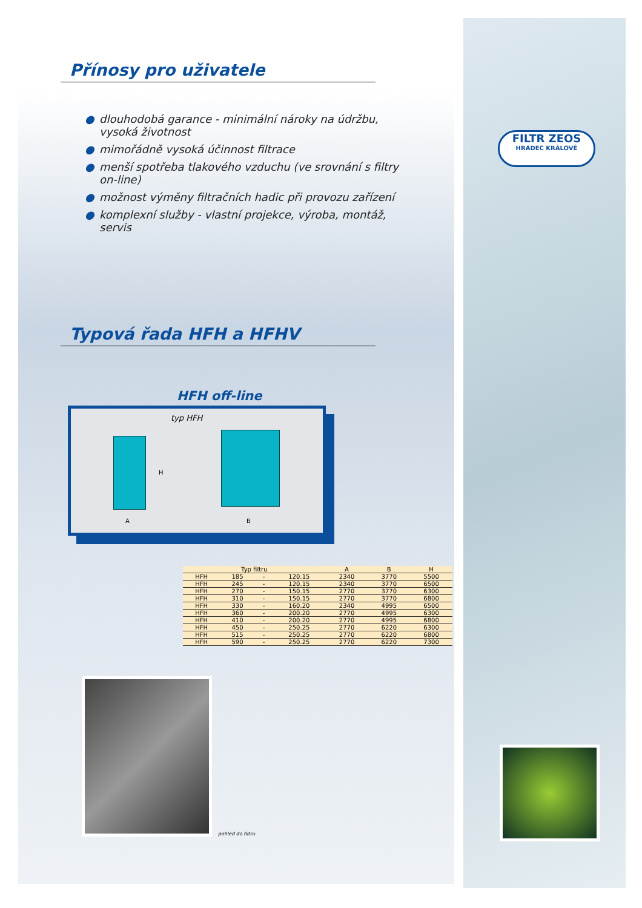FILTR ZEOS
HRADEC KRÁLOVÉ
Přínosy pro uživatele
● dlouhodobá garance - minimální nároky na údržbu, vysoká životnost
● mimořádně vysoká účinnost filtrace
● menší spotřeba tlakového vzduchu (ve srovnání s filtry on-line)
● možnost výměny filtračních hadic při provozu zařízení
● komplexní služby - vlastní projekce, výroba, montáž, servis
Typová řada HFH a HFHV
HFH off-line
typ HFH
A B
H
| Typ filtru | | | | A | B | H |
| --- | --- | --- | --- | --- | --- | --- |
| HFH | 185 | - | 120.15 | 2340 | 3770 | 5500 |
| HFH | 245 | - | 120.15 | 2340 | 3770 | 6500 |
| HFH | 270 | - | 150.15 | 2770 | 3770 | 6300 |
| HFH | 310 | - | 150.15 | 2770 | 3770 | 6800 |
| HFH | 330 | - | 160.20 | 2340 | 4995 | 6500 |
| HFH | 360 | - | 200.20 | 2770 | 4995 | 6300 |
| HFH | 410 | - | 200.20 | 2770 | 4995 | 6800 |
| HFH | 450 | - | 250.25 | 2770 | 6220 | 6300 |
| HFH | 515 | - | 250.25 | 2770 | 6220 | 6800 |
| HFH | 590 | - | 250.25 | 2770 | 6220 | 7300 |
pohled do filtru